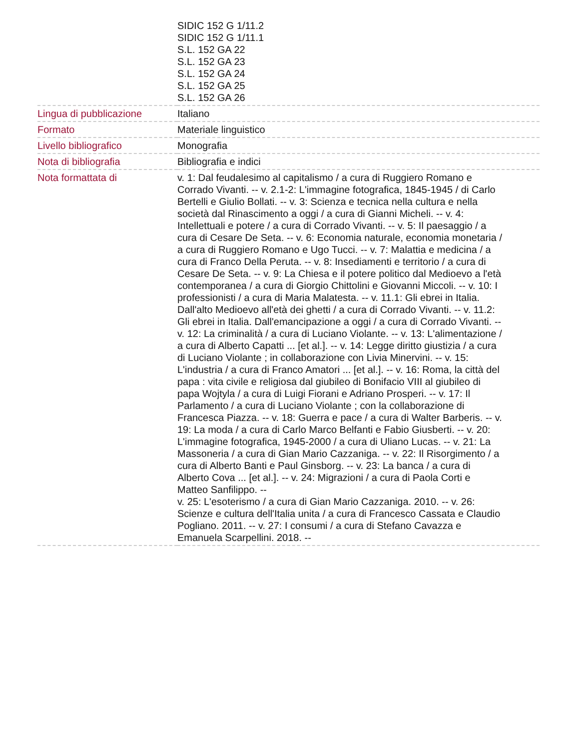| | SIDIC 152 G 1/11.2 SIDIC 152 G 1/11.1 S.L. 152 GA 22 S.L. 152 GA 23 S.L. 152 GA 24 S.L. 152 GA 25 S.L. 152 GA 26 |
| Lingua di pubblicazione | Italiano |
| Formato | Materiale linguistico |
| Livello bibliografico | Monografia |
| Nota di bibliografia | Bibliografia e indici |
| Nota formattata di | v. 1: Dal feudalesimo al capitalismo / a cura di Ruggiero Romano e Corrado Vivanti. -- v. 2.1-2: L'immagine fotografica, 1845-1945 / di Carlo Bertelli e Giulio Bollati. -- v. 3: Scienza e tecnica nella cultura e nella società dal Rinascimento a oggi / a cura di Gianni Micheli. -- v. 4: Intellettuali e potere / a cura di Corrado Vivanti. -- v. 5: Il paesaggio / a cura di Cesare De Seta. -- v. 6: Economia naturale, economia monetaria / a cura di Ruggiero Romano e Ugo Tucci. -- v. 7: Malattia e medicina / a cura di Franco Della Peruta. -- v. 8: Insediamenti e territorio / a cura di Cesare De Seta. -- v. 9: La Chiesa e il potere politico dal Medioevo a l'età contemporanea / a cura di Giorgio Chittolini e Giovanni Miccoli. -- v. 10: I professionisti / a cura di Maria Malatesta. -- v. 11.1: Gli ebrei in Italia. Dall'alto Medioevo all'età dei ghetti / a cura di Corrado Vivanti. -- v. 11.2: Gli ebrei in Italia. Dall'emancipazione a oggi / a cura di Corrado Vivanti. -- v. 12: La criminalità / a cura di Luciano Violante. -- v. 13: L'alimentazione / a cura di Alberto Capatti ... [et al.]. -- v. 14: Legge diritto giustizia / a cura di Luciano Violante ; in collaborazione con Livia Minervini. -- v. 15: L'industria / a cura di Franco Amatori ... [et al.]. -- v. 16: Roma, la città del papa : vita civile e religiosa dal giubileo di Bonifacio VIII al giubileo di papa Wojtyla / a cura di Luigi Fiorani e Adriano Prosperi. -- v. 17: Il Parlamento / a cura di Luciano Violante ; con la collaborazione di Francesca Piazza. -- v. 18: Guerra e pace / a cura di Walter Barberis. -- v. 19: La moda / a cura di Carlo Marco Belfanti e Fabio Giusberti. -- v. 20: L'immagine fotografica, 1945-2000 / a cura di Uliano Lucas. -- v. 21: La Massoneria / a cura di Gian Mario Cazzaniga. -- v. 22: Il Risorgimento / a cura di Alberto Banti e Paul Ginsborg. -- v. 23: La banca / a cura di Alberto Cova ... [et al.]. -- v. 24: Migrazioni / a cura di Paola Corti e Matteo Sanfilippo. -- v. 25: L'esoterismo / a cura di Gian Mario Cazzaniga. 2010. -- v. 26: Scienze e cultura dell'Italia unita / a cura di Francesco Cassata e Claudio Pogliano. 2011. -- v. 27: I consumi / a cura di Stefano Cavazza e Emanuela Scarpellini. 2018. -- |